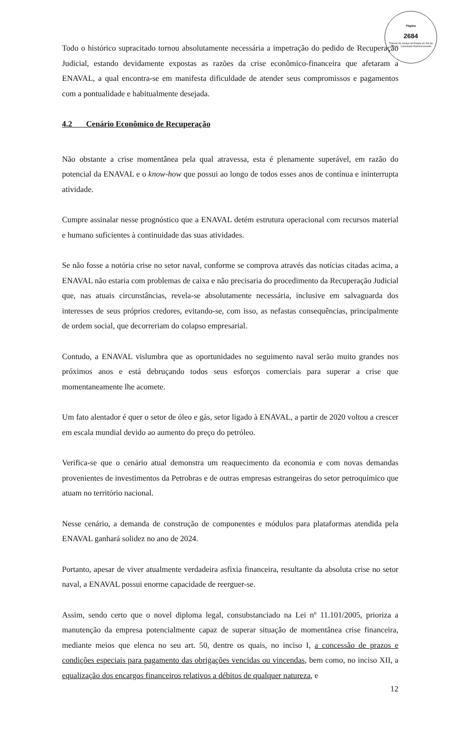Página
2684
Tribunal de Justiça do Estado do Rio de Janeiro · Carimbado Eletronicamente
Todo o histórico supracitado tornou absolutamente necessária a impetração do pedido de Recuperação Judicial, estando devidamente expostas as razões da crise econômico-financeira que afetaram a ENAVAL, a qual encontra-se em manifesta dificuldade de atender seus compromissos e pagamentos com a pontualidade e habitualmente desejada.
4.2 Cenário Econômico de Recuperação
Não obstante a crise momentânea pela qual atravessa, esta é plenamente superável, em razão do potencial da ENAVAL e o know-how que possui ao longo de todos esses anos de contínua e ininterrupta atividade.
Cumpre assinalar nesse prognóstico que a ENAVAL detém estrutura operacional com recursos material e humano suficientes à continuidade das suas atividades.
Se não fosse a notória crise no setor naval, conforme se comprova através das notícias citadas acima, a ENAVAL não estaria com problemas de caixa e não precisaria do procedimento da Recuperação Judicial que, nas atuais circunstâncias, revela-se absolutamente necessária, inclusive em salvaguarda dos interesses de seus próprios credores, evitando-se, com isso, as nefastas consequências, principalmente de ordem social, que decorreriam do colapso empresarial.
Contudo, a ENAVAL vislumbra que as oportunidades no seguimento naval serão muito grandes nos próximos anos e está debruçando todos seus esforços comerciais para superar a crise que momentaneamente lhe acomete.
Um fato alentador é quer o setor de óleo e gás, setor ligado à ENAVAL, a partir de 2020 voltou a crescer em escala mundial devido ao aumento do preço do petróleo.
Verifica-se que o cenário atual demonstra um reaquecimento da economia e com novas demandas provenientes de investimentos da Petrobras e de outras empresas estrangeiras do setor petroquímico que atuam no território nacional.
Nesse cenário, a demanda de construção de componentes e módulos para plataformas atendida pela ENAVAL ganhará solidez no ano de 2024.
Portanto, apesar de viver atualmente verdadeira asfixia financeira, resultante da absoluta crise no setor naval, a ENAVAL possui enorme capacidade de reerguer-se.
Assim, sendo certo que o novel diploma legal, consubstanciado na Lei nº 11.101/2005, prioriza a manutenção da empresa potencialmente capaz de superar situação de momentânea crise financeira, mediante meios que elenca no seu art. 50, dentre os quais, no inciso I, a concessão de prazos e condições especiais para pagamento das obrigações vencidas ou vincendas, bem como, no inciso XII, a equalização dos encargos financeiros relativos a débitos de qualquer natureza, e
12